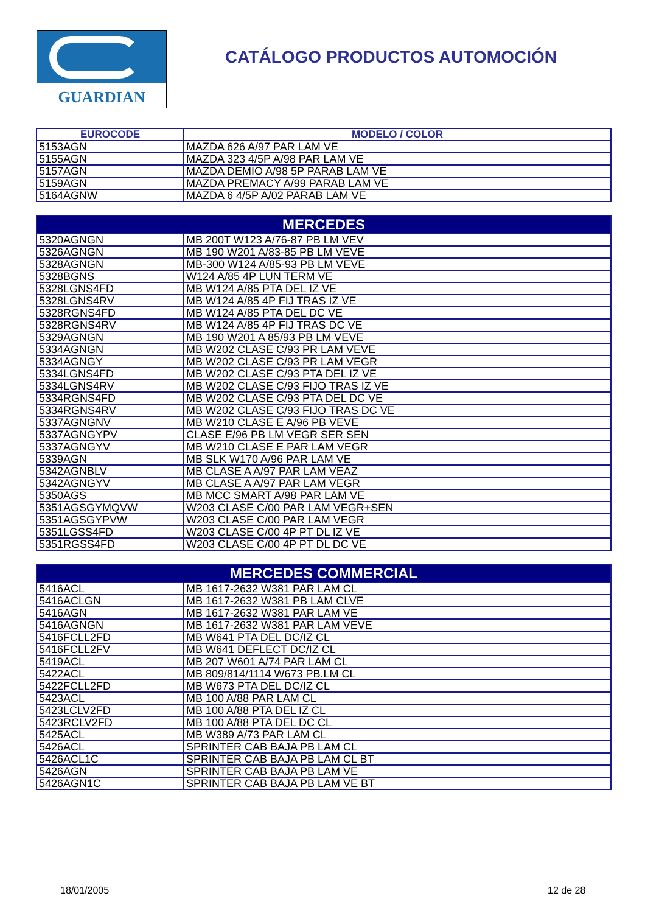GUARDIAN
CATÁLOGO PRODUCTOS AUTOMOCIÓN
| EUROCODE | MODELO / COLOR |
| --- | --- |
| 5153AGN | MAZDA 626 A/97 PAR LAM VE |
| 5155AGN | MAZDA 323 4/5P A/98 PAR LAM VE |
| 5157AGN | MAZDA DEMIO A/98 5P PARAB LAM VE |
| 5159AGN | MAZDA PREMACY A/99 PARAB LAM VE |
| 5164AGNW | MAZDA 6 4/5P A/02 PARAB LAM VE |
| MERCEDES | |
| --- | --- |
| 5320AGNGN | MB 200T W123 A/76-87 PB LM VEV |
| 5326AGNGN | MB 190 W201 A/83-85 PB LM VEVE |
| 5328AGNGN | MB-300 W124 A/85-93 PB LM VEVE |
| 5328BGNS | W124 A/85 4P LUN TERM VE |
| 5328LGNS4FD | MB W124 A/85 PTA DEL IZ VE |
| 5328LGNS4RV | MB W124 A/85 4P FIJ TRAS IZ VE |
| 5328RGNS4FD | MB W124 A/85 PTA DEL DC VE |
| 5328RGNS4RV | MB W124 A/85 4P FIJ TRAS DC VE |
| 5329AGNGN | MB 190 W201 A 85/93 PB LM VEVE |
| 5334AGNGN | MB W202 CLASE C/93 PR LAM VEVE |
| 5334AGNGY | MB W202 CLASE C/93 PR LAM VEGR |
| 5334LGNS4FD | MB W202 CLASE C/93 PTA DEL IZ VE |
| 5334LGNS4RV | MB W202 CLASE C/93 FIJO TRAS IZ VE |
| 5334RGNS4FD | MB W202 CLASE C/93 PTA DEL DC VE |
| 5334RGNS4RV | MB W202 CLASE C/93 FIJO TRAS DC VE |
| 5337AGNGNV | MB W210 CLASE E A/96 PB VEVE |
| 5337AGNGYPV | CLASE E/96 PB LM VEGR SER SEN |
| 5337AGNGYV | MB W210 CLASE E PAR LAM VEGR |
| 5339AGN | MB SLK W170 A/96 PAR LAM VE |
| 5342AGNBLV | MB CLASE A A/97 PAR LAM VEAZ |
| 5342AGNGYV | MB CLASE A A/97 PAR LAM VEGR |
| 5350AGS | MB MCC SMART A/98 PAR LAM VE |
| 5351AGSGYMQVW | W203 CLASE C/00 PAR LAM VEGR+SEN |
| 5351AGSGYPVW | W203 CLASE C/00 PAR LAM VEGR |
| 5351LGSS4FD | W203 CLASE C/00 4P PT DL IZ VE |
| 5351RGSS4FD | W203 CLASE C/00 4P PT DL DC VE |
| MERCEDES COMMERCIAL | |
| --- | --- |
| 5416ACL | MB 1617-2632 W381 PAR LAM CL |
| 5416ACLGN | MB 1617-2632 W381 PB LAM CLVE |
| 5416AGN | MB 1617-2632 W381 PAR LAM VE |
| 5416AGNGN | MB 1617-2632 W381 PAR LAM VEVE |
| 5416FCLL2FD | MB W641 PTA DEL DC/IZ CL |
| 5416FCLL2FV | MB W641 DEFLECT DC/IZ CL |
| 5419ACL | MB 207 W601 A/74 PAR LAM CL |
| 5422ACL | MB 809/814/1114 W673 PB.LM CL |
| 5422FCLL2FD | MB W673 PTA DEL DC/IZ CL |
| 5423ACL | MB 100 A/88 PAR LAM CL |
| 5423LCLV2FD | MB 100 A/88 PTA DEL IZ CL |
| 5423RCLV2FD | MB 100 A/88 PTA DEL DC CL |
| 5425ACL | MB W389 A/73 PAR LAM CL |
| 5426ACL | SPRINTER CAB BAJA PB LAM CL |
| 5426ACL1C | SPRINTER CAB BAJA PB LAM CL BT |
| 5426AGN | SPRINTER CAB BAJA PB LAM VE |
| 5426AGN1C | SPRINTER CAB BAJA PB LAM VE BT |
18/01/2005 12 de 28